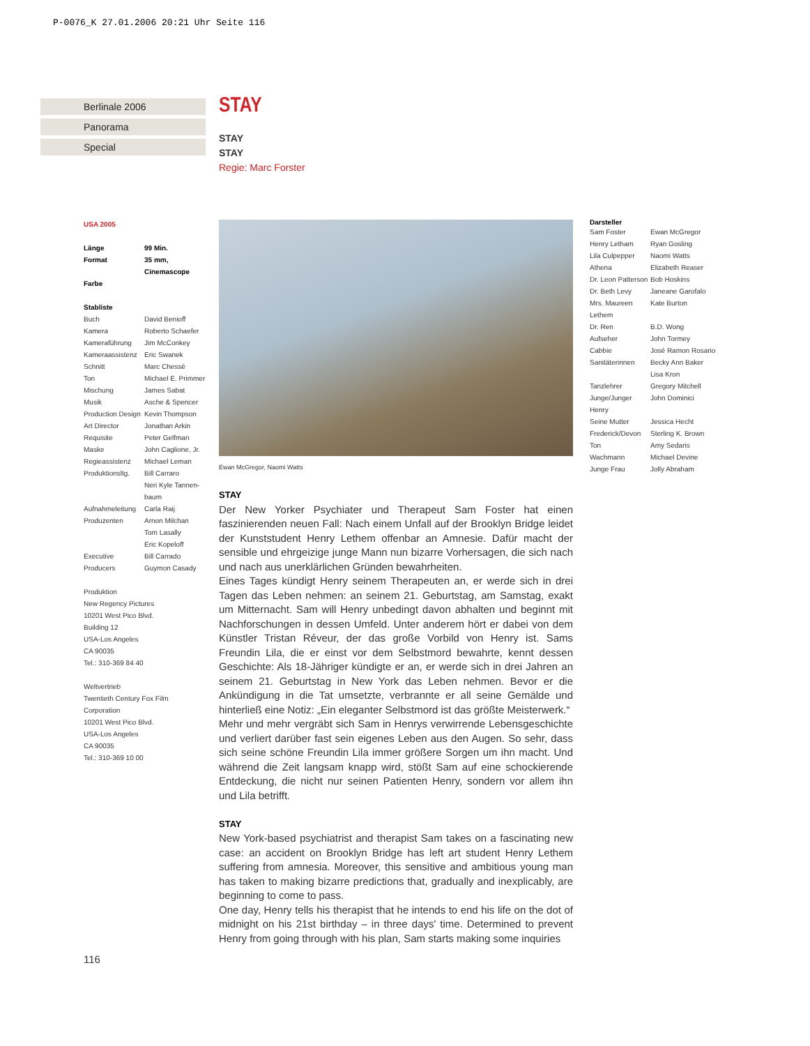P-0076_K 27.01.2006 20:21 Uhr Seite 116
Berlinale 2006
Panorama
Special
STAY
STAY
STAY
Regie: Marc Forster
USA 2005
| Länge | 99 Min. |
| Format | 35 mm, Cinemascope |
| Farbe | |
Stabliste
| Buch | David Benioff |
| Kamera | Roberto Schaefer |
| Kameraführung | Jim McConkey |
| Kameraassistenz | Eric Swanek |
| Schnitt | Marc Chessé |
| Ton | Michael E. Primmer |
| Mischung | James Sabat |
| Musik | Asche & Spencer |
| Production Design | Kevin Thompson |
| Art Director | Jonathan Arkin |
| Requisite | Peter Gelfman |
| Maske | John Caglione, Jr. |
| Regieassistenz | Michael Leman |
| Produktionsltg. | Bill Carraro Neri Kyle Tannen- baum |
| Aufnahmeleitung | Carla Raij |
| Produzenten | Arnon Milchan Tom Lasally Eric Kopeloff |
| Executive Producers | Bill Carrado Guymon Casady |
Produktion
New Regency Pictures
10201 West Pico Blvd.
Building 12
USA-Los Angeles
CA 90035
Tel.: 310-369 84 40
Weltvertrieb
Twentieth Century Fox Film Corporation
10201 West Pico Blvd.
USA-Los Angeles
CA 90035
Tel.: 310-369 10 00
Ewan McGregor, Naomi Watts
Darsteller
| Sam Foster | Ewan McGregor |
| Henry Letham | Ryan Gosling |
| Lila Culpepper | Naomi Watts |
| Athena | Elizabeth Reaser |
| Dr. Leon Patterson | Bob Hoskins |
| Dr. Beth Levy | Janeane Garofalo |
| Mrs. Maureen Lethem | Kate Burton |
| Dr. Ren | B.D. Wong |
| Aufseher | John Tormey |
| Cabbie | José Ramon Rosario |
| Sanitäterinnen | Becky Ann Baker Lisa Kron |
| Tanzlehrer | Gregory Mitchell |
| Junge/Junger Henry | John Dominici |
| Seine Mutter | Jessica Hecht |
| Frederick/Devon | Sterling K. Brown |
| Ton | Amy Sedaris |
| Wachmann | Michael Devine |
| Junge Frau | Jolly Abraham |
STAY
Der New Yorker Psychiater und Therapeut Sam Foster hat einen faszinierenden neuen Fall: Nach einem Unfall auf der Brooklyn Bridge leidet der Kunststudent Henry Lethem offenbar an Amnesie. Dafür macht der sensible und ehrgeizige junge Mann nun bizarre Vorhersagen, die sich nach und nach aus unerklärlichen Gründen bewahrheiten.
Eines Tages kündigt Henry seinem Therapeuten an, er werde sich in drei Tagen das Leben nehmen: an seinem 21. Geburtstag, am Samstag, exakt um Mitternacht. Sam will Henry unbedingt davon abhalten und beginnt mit Nachforschungen in dessen Umfeld. Unter anderem hört er dabei von dem Künstler Tristan Réveur, der das große Vorbild von Henry ist. Sams Freundin Lila, die er einst vor dem Selbstmord bewahrte, kennt dessen Geschichte: Als 18-Jähriger kündigte er an, er werde sich in drei Jahren an seinem 21. Geburtstag in New York das Leben nehmen. Bevor er die Ankündigung in die Tat umsetzte, verbrannte er all seine Gemälde und hinterließ eine Notiz: „Ein eleganter Selbstmord ist das größte Meisterwerk.“
Mehr und mehr vergräbt sich Sam in Henrys verwirrende Lebensgeschichte und verliert darüber fast sein eigenes Leben aus den Augen. So sehr, dass sich seine schöne Freundin Lila immer größere Sorgen um ihn macht. Und während die Zeit langsam knapp wird, stößt Sam auf eine schockierende Entdeckung, die nicht nur seinen Patienten Henry, sondern vor allem ihn und Lila betrifft.
STAY
New York-based psychiatrist and therapist Sam takes on a fascinating new case: an accident on Brooklyn Bridge has left art student Henry Lethem suffering from amnesia. Moreover, this sensitive and ambitious young man has taken to making bizarre predictions that, gradually and inexplicably, are beginning to come to pass.
One day, Henry tells his therapist that he intends to end his life on the dot of midnight on his 21st birthday – in three days' time. Determined to prevent Henry from going through with his plan, Sam starts making some inquiries
116